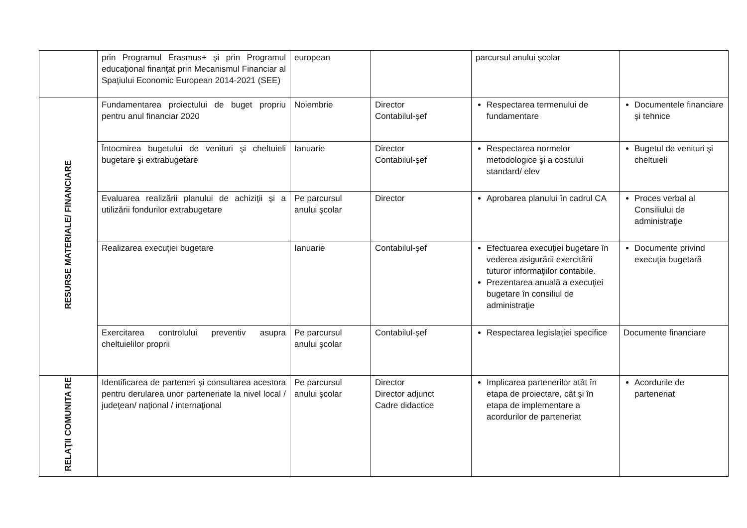| | prin Programul Erasmus+ şi prin Programul educaţional finanţat prin Mecanismul Financiar al Spaţiului Economic European 2014-2021 (SEE) | european | | parcursul anului şcolar | |
| RESURSE MATERIALE/ FINANCIARE | Fundamentarea proiectului de buget propriu pentru anul financiar 2020 | Noiembrie | Director Contabilul-şef | Respectarea termenului de fundamentare | Documentele financiare şi tehnice |
| | Întocmirea bugetului de venituri şi cheltuieli bugetare şi extrabugetare | Ianuarie | Director Contabilul-şef | Respectarea normelor metodologice şi a costului standard/ elev | Bugetul de venituri şi cheltuieli |
| | Evaluarea realizării planului de achiziţii şi a utilizării fondurilor extrabugetare | Pe parcursul anului şcolar | Director | Aprobarea planului în cadrul CA | Proces verbal al Consiliului de administraţie |
| | Realizarea execuţiei bugetare | Ianuarie | Contabilul-şef | Efectuarea execuţiei bugetare în vederea asigurării exercitării tuturor informaţiilor contabile. Prezentarea anuală a execuţiei bugetare în consiliul de administraţie | Documente privind execuţia bugetară |
| | Exercitarea controlului preventiv asupra cheltuielilor proprii | Pe parcursul anului şcolar | Contabilul-şef | Respectarea legislaţiei specifice | Documente financiare |
| RELAŢII COMUNITA RE | Identificarea de parteneri şi consultarea acestora pentru derularea unor parteneriate la nivel local / judeţean/ naţional / internaţional | Pe parcursul anului şcolar | Director Director adjunct Cadre didactice | Implicarea partenerilor atât în etapa de proiectare, cât şi în etapa de implementare a acordurilor de parteneriat | Acordurile de parteneriat |